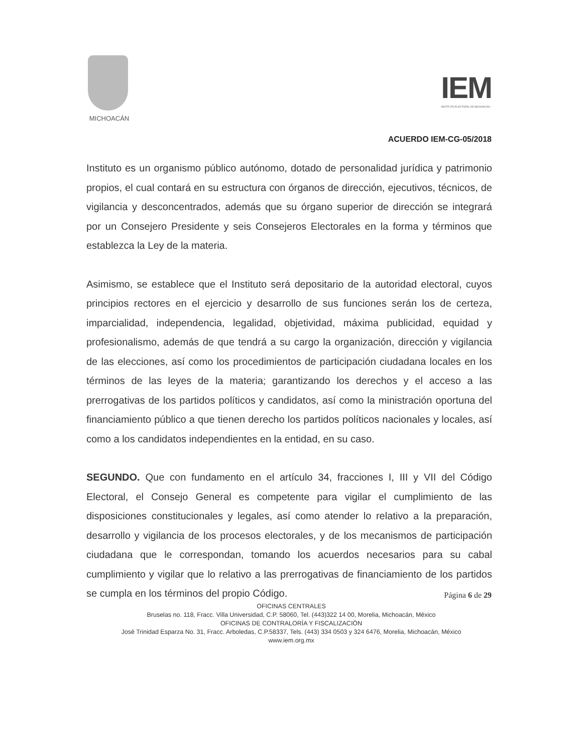MICHOACÁN
IEM
INSTITUTO ELECTORAL DE MICHOACÁN
ACUERDO IEM-CG-05/2018
Instituto es un organismo público autónomo, dotado de personalidad jurídica y patrimonio propios, el cual contará en su estructura con órganos de dirección, ejecutivos, técnicos, de vigilancia y desconcentrados, además que su órgano superior de dirección se integrará por un Consejero Presidente y seis Consejeros Electorales en la forma y términos que establezca la Ley de la materia.
Asimismo, se establece que el Instituto será depositario de la autoridad electoral, cuyos principios rectores en el ejercicio y desarrollo de sus funciones serán los de certeza, imparcialidad, independencia, legalidad, objetividad, máxima publicidad, equidad y profesionalismo, además de que tendrá a su cargo la organización, dirección y vigilancia de las elecciones, así como los procedimientos de participación ciudadana locales en los términos de las leyes de la materia; garantizando los derechos y el acceso a las prerrogativas de los partidos políticos y candidatos, así como la ministración oportuna del financiamiento público a que tienen derecho los partidos políticos nacionales y locales, así como a los candidatos independientes en la entidad, en su caso.
SEGUNDO. Que con fundamento en el artículo 34, fracciones I, III y VII del Código Electoral, el Consejo General es competente para vigilar el cumplimiento de las disposiciones constitucionales y legales, así como atender lo relativo a la preparación, desarrollo y vigilancia de los procesos electorales, y de los mecanismos de participación ciudadana que le correspondan, tomando los acuerdos necesarios para su cabal cumplimiento y vigilar que lo relativo a las prerrogativas de financiamiento de los partidos se cumpla en los términos del propio Código.
Página 6 de 29
OFICINAS CENTRALES
Bruselas no. 118, Fracc. Villa Universidad, C.P. 58060, Tel. (443)322 14 00, Morelia, Michoacán, México
OFICINAS DE CONTRALORÍA Y FISCALIZACIÓN
José Trinidad Esparza No. 31, Fracc. Arboledas, C.P.58337, Tels. (443) 334 0503 y 324 6476, Morelia, Michoacán, México
www.iem.org.mx